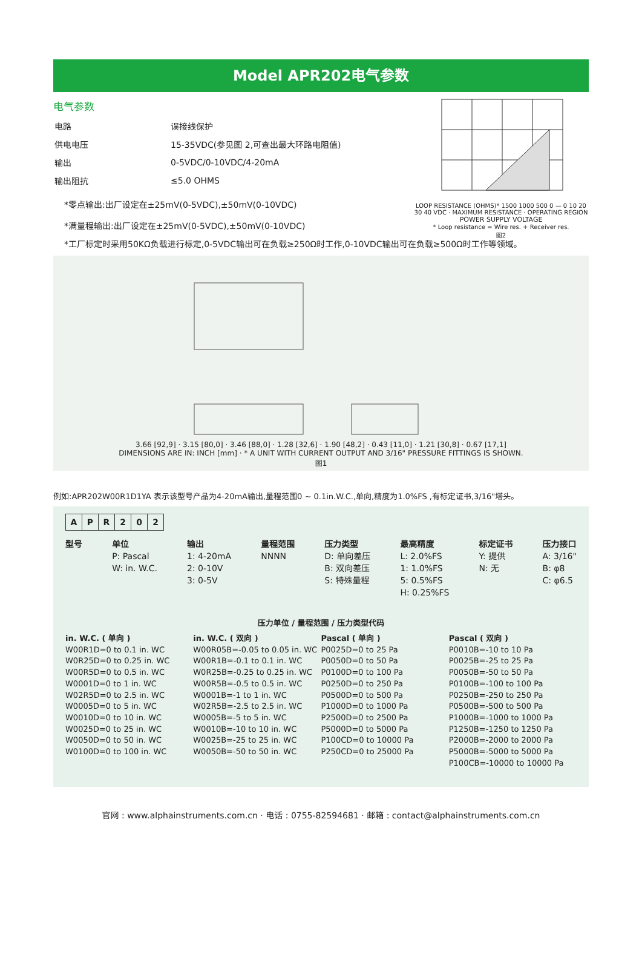Model APR202电气参数
电气参数
| 电路 | 误接线保护 |
| 供电电压 | 15-35VDC(参见图 2,可查出最大环路电阻值) |
| 输出 | 0-5VDC/0-10VDC/4-20mA |
| 输出阻抗 | ≤5.0 OHMS |
*零点输出:出厂设定在±25mV(0-5VDC),±50mV(0-10VDC)
*满量程输出:出厂设定在±25mV(0-5VDC),±50mV(0-10VDC)
LOOP RESISTANCE (OHMS)* 1500 1000 500 0 — 0 10 20 30 40 VDC · MAXIMUM RESISTANCE · OPERATING REGION
POWER SUPPLY VOLTAGE
* Loop resistance = Wire res. + Receiver res.
图2
*工厂标定时采用50KΩ负载进行标定,0-5VDC输出可在负载≥250Ω时工作,0-10VDC输出可在负载≥500Ω时工作等领域。
3.66 [92,9] · 3.15 [80,0] · 3.46 [88,0] · 1.28 [32,6] · 1.90 [48,2] · 0.43 [11,0] · 1.21 [30,8] · 0.67 [17,1]
DIMENSIONS ARE IN: INCH [mm] · * A UNIT WITH CURRENT OUTPUT AND 3/16" PRESSURE FITTINGS IS SHOWN.
图1
例如:APR202W00R1D1YA 表示该型号产品为4-20mA输出,量程范围0 ~ 0.1in.W.C.,单向,精度为1.0%FS ,有标定证书,3/16"塔头。
| A | P | R | 2 | 0 | 2 |
型号 单位
P: Pascal
W: in. W.C.
输出
1: 4-20mA
2: 0-10V
3: 0-5V
量程范围
NNNN
压力类型
D: 单向差压
B: 双向差压
S: 特殊量程
最高精度
L: 2.0%FS
1: 1.0%FS
5: 0.5%FS
H: 0.25%FS
标定证书
Y: 提供
N: 无
压力接口
A: 3/16"
B: φ8
C: φ6.5
压力单位 / 量程范围 / 压力类型代码
in. W.C. ( 单向 )
W00R1D=0 to 0.1 in. WC
W0R25D=0 to 0.25 in. WC
W00R5D=0 to 0.5 in. WC
W0001D=0 to 1 in. WC
W02R5D=0 to 2.5 in. WC
W0005D=0 to 5 in. WC
W0010D=0 to 10 in. WC
W0025D=0 to 25 in. WC
W0050D=0 to 50 in. WC
W0100D=0 to 100 in. WC
in. W.C. ( 双向 )
W00R05B=-0.05 to 0.05 in. WC
W00R1B=-0.1 to 0.1 in. WC
W0R25B=-0.25 to 0.25 in. WC
W00R5B=-0.5 to 0.5 in. WC
W0001B=-1 to 1 in. WC
W02R5B=-2.5 to 2.5 in. WC
W0005B=-5 to 5 in. WC
W0010B=-10 to 10 in. WC
W0025B=-25 to 25 in. WC
W0050B=-50 to 50 in. WC
Pascal ( 单向 )
P0025D=0 to 25 Pa
P0050D=0 to 50 Pa
P0100D=0 to 100 Pa
P0250D=0 to 250 Pa
P0500D=0 to 500 Pa
P1000D=0 to 1000 Pa
P2500D=0 to 2500 Pa
P5000D=0 to 5000 Pa
P100CD=0 to 10000 Pa
P250CD=0 to 25000 Pa
Pascal ( 双向 )
P0010B=-10 to 10 Pa
P0025B=-25 to 25 Pa
P0050B=-50 to 50 Pa
P0100B=-100 to 100 Pa
P0250B=-250 to 250 Pa
P0500B=-500 to 500 Pa
P1000B=-1000 to 1000 Pa
P1250B=-1250 to 1250 Pa
P2000B=-2000 to 2000 Pa
P5000B=-5000 to 5000 Pa
P100CB=-10000 to 10000 Pa
官网 : www.alphainstruments.com.cn · 电话 : 0755-82594681 · 邮箱 : contact@alphainstruments.com.cn